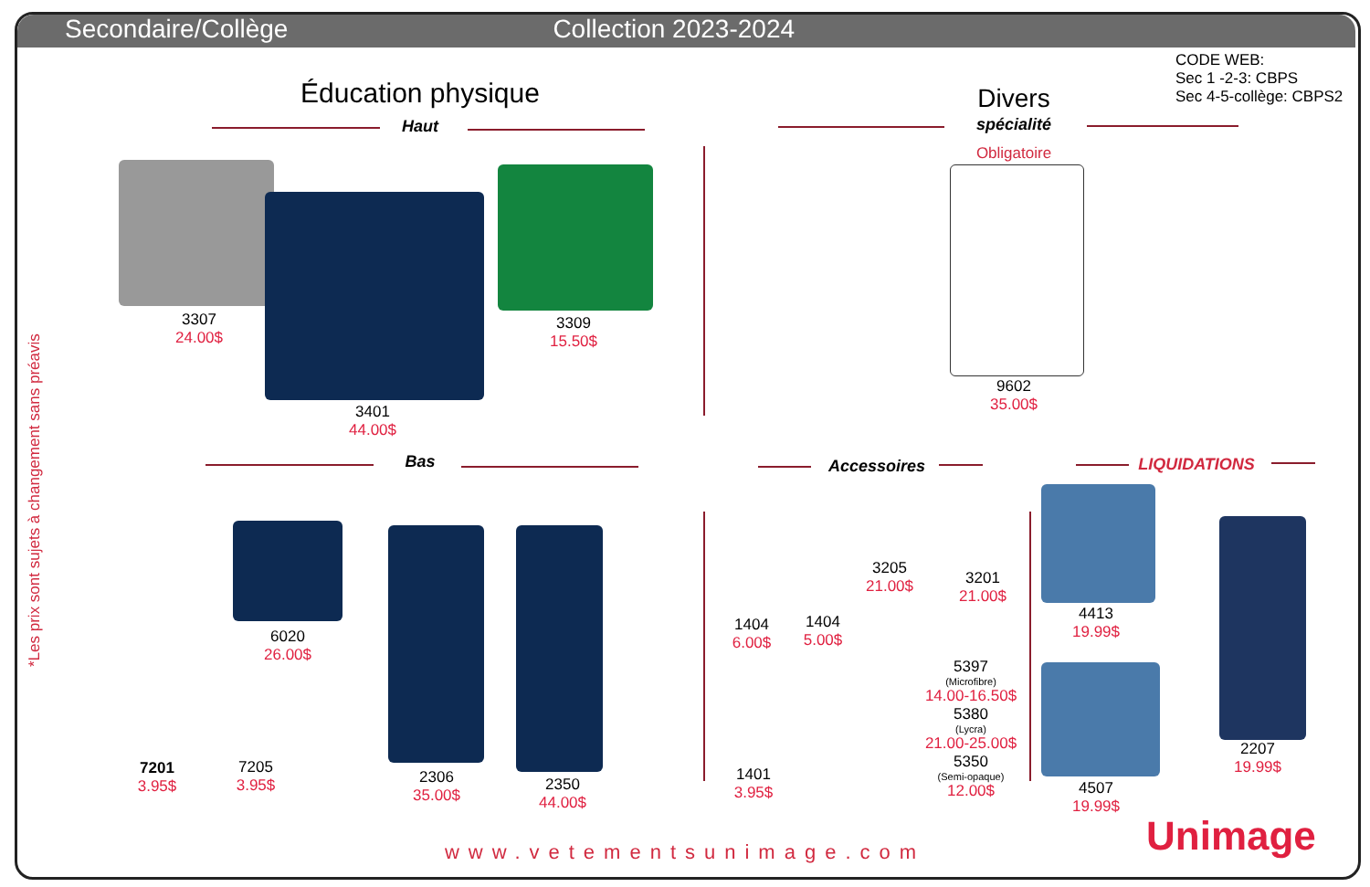Secondaire/Collège Collection 2023-2024
CODE WEB:
Sec 1 -2-3: CBPS
Sec 4-5-collège: CBPS2
*Les prix sont sujets à changement sans préavis
Éducation physique
Haut
Divers
spécialité
Obligatoire
3307
24.00$
3401
44.00$
3309
15.50$
9602
35.00$
Bas Accessoires LIQUIDATIONS
6020
26.00$
7201
3.95$
7205
3.95$
2306
35.00$
2350
44.00$
1404
6.00$
1404
5.00$
3205
21.00$
3201
21.00$
1401
3.95$
5397
(Microfibre)
14.00-16.50$
5380
(Lycra)
21.00-25.00$
5350
(Semi-opaque)
12.00$
4413
19.99$
4507
19.99$
2207
19.99$
www.vetementsunimage.com Unimage